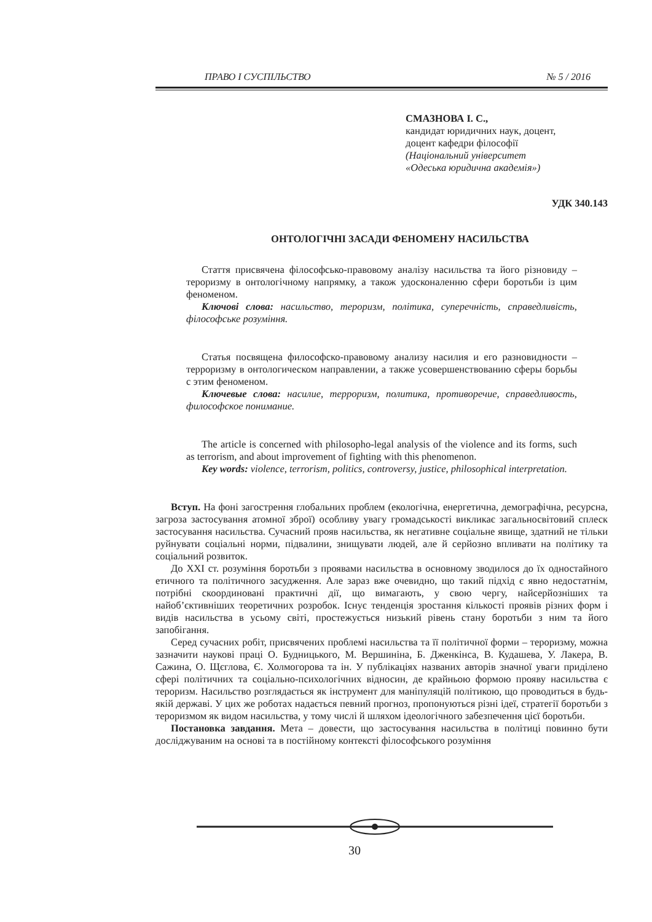ПРАВО І СУСПІЛЬСТВО № 5 / 2016
СМАЗНОВА І. С.,
кандидат юридичних наук, доцент,
доцент кафедри філософії
(Національний університет
«Одеська юридична академія»)
УДК 340.143
ОНТОЛОГІЧНІ ЗАСАДИ ФЕНОМЕНУ НАСИЛЬСТВА
Стаття присвячена філософсько-правовому аналізу насильства та його різновиду – тероризму в онтологічному напрямку, а також удосконаленню сфери боротьби із цим феноменом.
Ключові слова: насильство, тероризм, політика, суперечність, справедливість, філософське розуміння.
Статья посвящена философско-правовому анализу насилия и его разновидности – терроризму в онтологическом направлении, а также усовершенствованию сферы борьбы с этим феноменом.
Ключевые слова: насилие, терроризм, политика, противоречие, справедливость, философское понимание.
The article is concerned with philosopho-legal analysis of the violence and its forms, such as terrorism, and about improvement of fighting with this phenomenon.
Key words: violence, terrorism, politics, controversy, justice, philosophical interpretation.
Вступ. На фоні загострення глобальних проблем (екологічна, енергетична, демографічна, ресурсна, загроза застосування атомної зброї) особливу увагу громадськості викликає загальносвітовий сплеск застосування насильства. Сучасний прояв насильства, як негативне соціальне явище, здатний не тільки руйнувати соціальні норми, підвалини, знищувати людей, але й серйозно впливати на політику та соціальний розвиток.
До XXI ст. розуміння боротьби з проявами насильства в основному зводилося до їх одностайного етичного та політичного засудження. Але зараз вже очевидно, що такий підхід є явно недостатнім, потрібні скоординовані практичні дії, що вимагають, у свою чергу, найсерйозніших та найоб’єктивніших теоретичних розробок. Існує тенденція зростання кількості проявів різних форм і видів насильства в усьому світі, простежується низький рівень стану боротьби з ним та його запобігання.
Серед сучасних робіт, присвячених проблемі насильства та її політичної форми – тероризму, можна зазначити наукові праці О. Будницького, М. Вершиніна, Б. Дженкінса, В. Кудашева, У. Лакера, В. Сажина, О. Щєглова, Є. Холмогорова та ін. У публікаціях названих авторів значної уваги приділено сфері політичних та соціально-психологічних відносин, де крайньою формою прояву насильства є тероризм. Насильство розглядається як інструмент для маніпуляцій політикою, що проводиться в будь-якій державі. У цих же роботах надається певний прогноз, пропонуються різні ідеї, стратегії боротьби з тероризмом як видом насильства, у тому числі й шляхом ідеологічного забезпечення цієї боротьби.
Постановка завдання. Мета – довести, що застосування насильства в політиці повинно бути досліджуваним на основі та в постійному контексті філософського розуміння
30